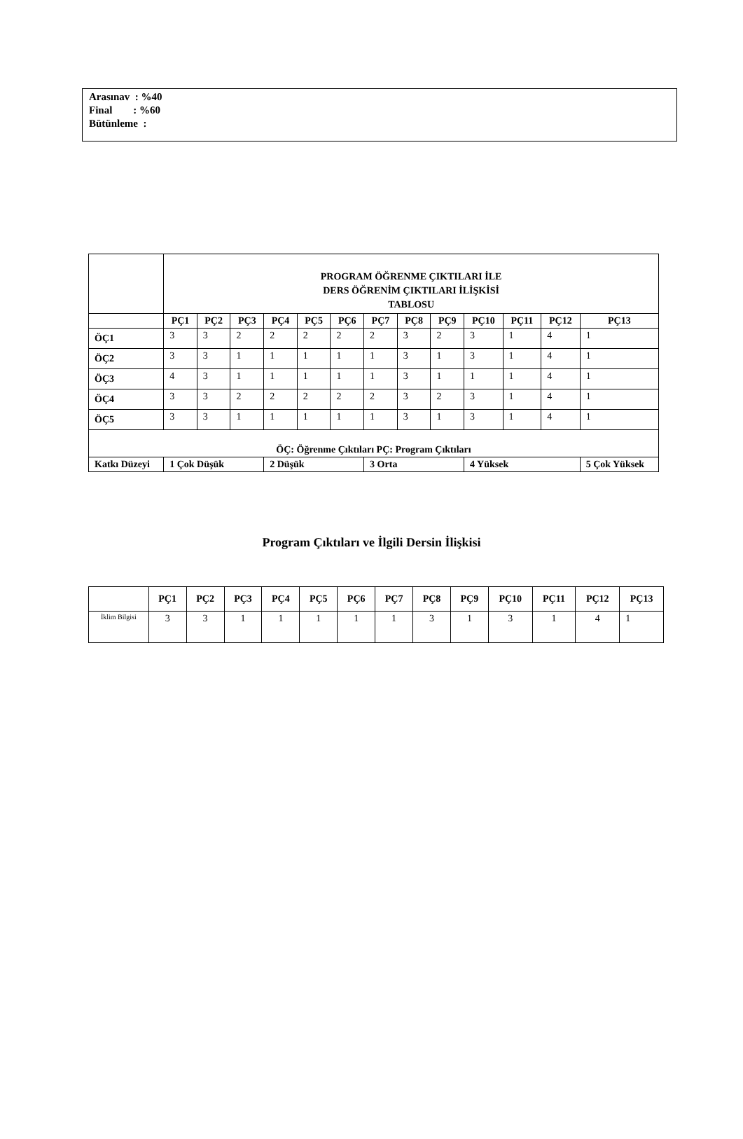Arasınav : %40
Final : %60
Bütünleme :
| | PROGRAM ÖĞRENME ÇIKTILARI İLE DERS ÖĞRENİM ÇIKTILARI İLİŞKİSİ TABLOSU | | | | | | | | | | | | |
| | PÇ1 | PÇ2 | PÇ3 | PÇ4 | PÇ5 | PÇ6 | PÇ7 | PÇ8 | PÇ9 | PÇ10 | PÇ11 | PÇ12 | PÇ13 |
| ÖÇ1 | 3 | 3 | 2 | 2 | 2 | 2 | 2 | 3 | 2 | 3 | 1 | 4 | 1 |
| ÖÇ2 | 3 | 3 | 1 | 1 | 1 | 1 | 1 | 3 | 1 | 3 | 1 | 4 | 1 |
| ÖÇ3 | 4 | 3 | 1 | 1 | 1 | 1 | 1 | 3 | 1 | 1 | 1 | 4 | 1 |
| ÖÇ4 | 3 | 3 | 2 | 2 | 2 | 2 | 2 | 3 | 2 | 3 | 1 | 4 | 1 |
| ÖÇ5 | 3 | 3 | 1 | 1 | 1 | 1 | 1 | 3 | 1 | 3 | 1 | 4 | 1 |
| ÖÇ: Öğrenme Çıktıları PÇ: Program Çıktıları | | | | | | | | | | | | | |
| Katkı Düzeyi | 1 Çok Düşük | | | 2 Düşük | | | 3 Orta | | | 4 Yüksek | | | 5 Çok Yüksek |
Program Çıktıları ve İlgili Dersin İlişkisi
| | PÇ1 | PÇ2 | PÇ3 | PÇ4 | PÇ5 | PÇ6 | PÇ7 | PÇ8 | PÇ9 | PÇ10 | PÇ11 | PÇ12 | PÇ13 |
| --- | --- | --- | --- | --- | --- | --- | --- | --- | --- | --- | --- | --- | --- |
| İklim Bilgisi | 3 | 3 | 1 | 1 | 1 | 1 | 1 | 3 | 1 | 3 | 1 | 4 | 1 |